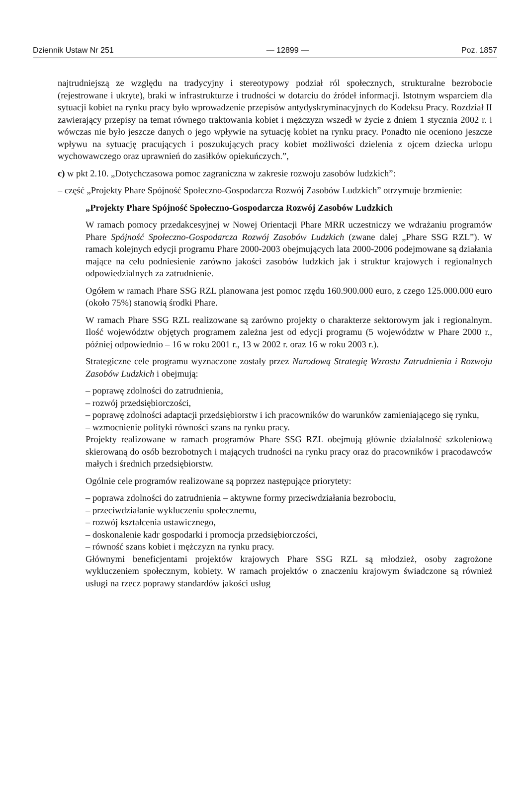Dziennik Ustaw Nr 251 — 12899 — Poz. 1857
najtrudniejszą ze względu na tradycyjny i stereotypowy podział ról społecznych, strukturalne bezrobocie (rejestrowane i ukryte), braki w infrastrukturze i trudności w dotarciu do źródeł informacji. Istotnym wsparciem dla sytuacji kobiet na rynku pracy było wprowadzenie przepisów antydyskryminacyjnych do Kodeksu Pracy. Rozdział II zawierający przepisy na temat równego traktowania kobiet i mężczyzn wszedł w życie z dniem 1 stycznia 2002 r. i wówczas nie było jeszcze danych o jego wpływie na sytuację kobiet na rynku pracy. Ponadto nie oceniono jeszcze wpływu na sytuację pracujących i poszukujących pracy kobiet możliwości dzielenia z ojcem dziecka urlopu wychowawczego oraz uprawnień do zasiłków opiekuńczych.”,
c) w pkt 2.10. „Dotychczasowa pomoc zagraniczna w zakresie rozwoju zasobów ludzkich”:
– część „Projekty Phare Spójność Społeczno-Gospodarcza Rozwój Zasobów Ludzkich” otrzymuje brzmienie:
„Projekty Phare Spójność Społeczno-Gospodarcza Rozwój Zasobów Ludzkich
W ramach pomocy przedakcesyjnej w Nowej Orientacji Phare MRR uczestniczy we wdrażaniu programów Phare Spójność Społeczno-Gospodarcza Rozwój Zasobów Ludzkich (zwane dalej „Phare SSG RZL”). W ramach kolejnych edycji programu Phare 2000-2003 obejmujących lata 2000-2006 podejmowane są działania mające na celu podniesienie zarówno jakości zasobów ludzkich jak i struktur krajowych i regionalnych odpowiedzialnych za zatrudnienie.
Ogółem w ramach Phare SSG RZL planowana jest pomoc rzędu 160.900.000 euro, z czego 125.000.000 euro (około 75%) stanowią środki Phare.
W ramach Phare SSG RZL realizowane są zarówno projekty o charakterze sektorowym jak i regionalnym. Ilość województw objętych programem zależna jest od edycji programu (5 województw w Phare 2000 r., później odpowiednio – 16 w roku 2001 r., 13 w 2002 r. oraz 16 w roku 2003 r.).
Strategiczne cele programu wyznaczone zostały przez Narodową Strategię Wzrostu Zatrudnienia i Rozwoju Zasobów Ludzkich i obejmują:
– poprawę zdolności do zatrudnienia,
– rozwój przedsiębiorczości,
– poprawę zdolności adaptacji przedsiębiorstw i ich pracowników do warunków zamieniającego się rynku,
– wzmocnienie polityki równości szans na rynku pracy.
Projekty realizowane w ramach programów Phare SSG RZL obejmują głównie działalność szkoleniową skierowaną do osób bezrobotnych i mających trudności na rynku pracy oraz do pracowników i pracodawców małych i średnich przedsiębiorstw.
Ogólnie cele programów realizowane są poprzez następujące priorytety:
– poprawa zdolności do zatrudnienia – aktywne formy przeciwdziałania bezrobociu,
– przeciwdziałanie wykluczeniu społecznemu,
– rozwój kształcenia ustawicznego,
– doskonalenie kadr gospodarki i promocja przedsiębiorczości,
– równość szans kobiet i mężczyzn na rynku pracy.
Głównymi beneficjentami projektów krajowych Phare SSG RZL są młodzież, osoby zagrożone wykluczeniem społecznym, kobiety. W ramach projektów o znaczeniu krajowym świadczone są również usługi na rzecz poprawy standardów jakości usług